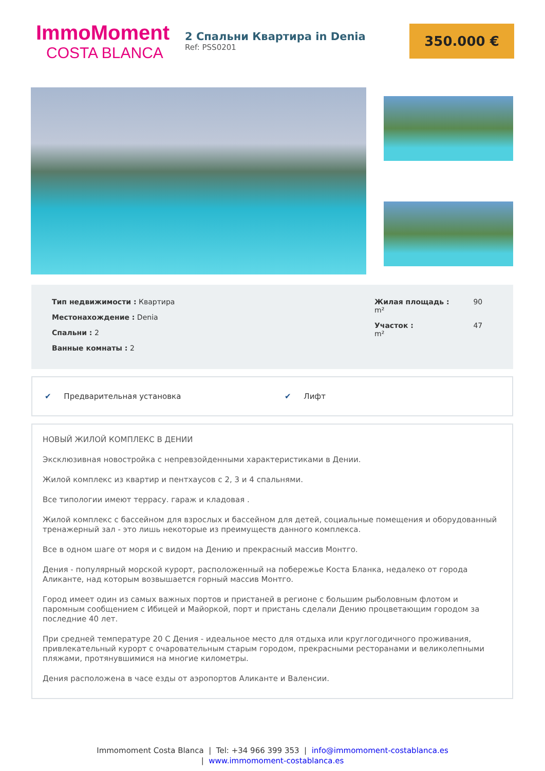ImmoMoment
COSTA BLANCA
2 Спальни Квартира in Denia
Ref: PSS0201
350.000 €
Тип недвижимости : Квартира
Местонахождение : Denia
Спальни : 2
Ванные комнаты : 2
Жилая площадь : 90 m²
Участок : 47 m²
✔ Предварительная установка ✔ Лифт
НОВЫЙ ЖИЛОЙ КОМПЛЕКС В ДЕНИИ
Эксклюзивная новостройка с непревзойденными характеристиками в Дении.
Жилой комплекс из квартир и пентхаусов с 2, 3 и 4 спальнями.
Все типологии имеют террасу. гараж и кладовая .
Жилой комплекс с бассейном для взрослых и бассейном для детей, социальные помещения и оборудованный тренажерный зал - это лишь некоторые из преимуществ данного комплекса.
Все в одном шаге от моря и с видом на Дению и прекрасный массив Монтго.
Дения - популярный морской курорт, расположенный на побережье Коста Бланка, недалеко от города Аликанте, над которым возвышается горный массив Монтго.
Город имеет один из самых важных портов и пристаней в регионе с большим рыболовным флотом и паромным сообщением с Ибицей и Майоркой, порт и пристань сделали Дению процветающим городом за последние 40 лет.
При средней температуре 20 С Дения - идеальное место для отдыха или круглогодичного проживания, привлекательный курорт с очаровательным старым городом, прекрасными ресторанами и великолепными пляжами, протянувшимися на многие километры.
Дения расположена в часе езды от аэропортов Аликанте и Валенсии.
Immomoment Costa Blanca | Tel: +34 966 399 353 | info@immomoment-costablanca.es
| www.immomoment-costablanca.es